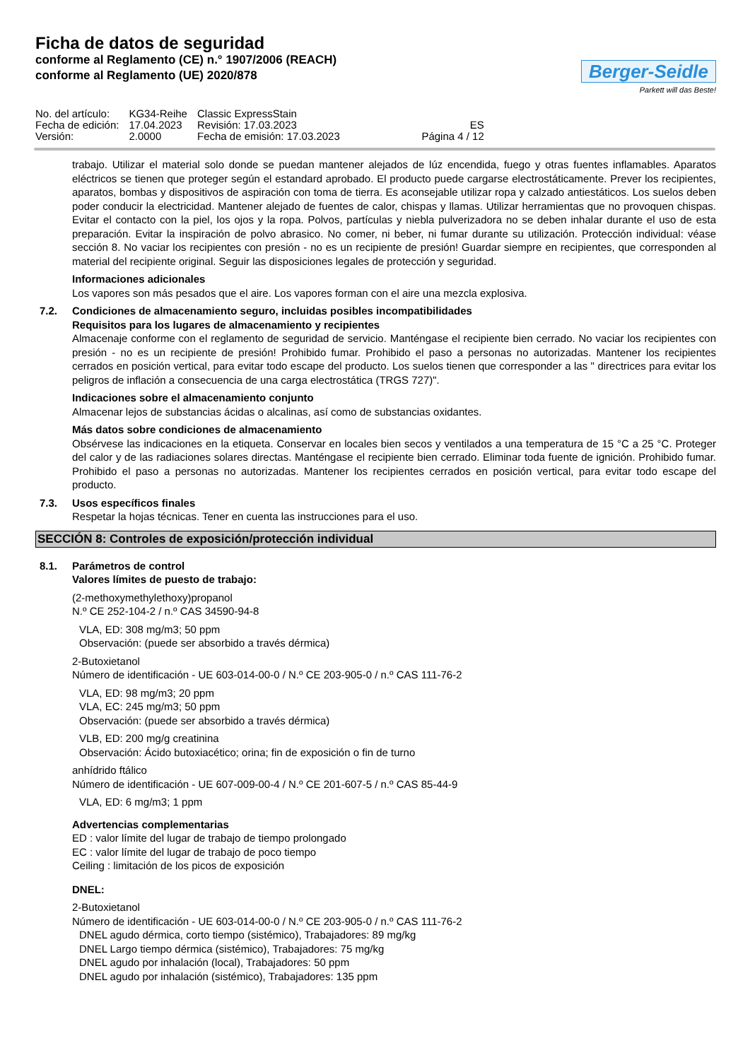Ficha de datos de seguridad
conforme al Reglamento (CE) n.° 1907/2006 (REACH)
conforme al Reglamento (UE) 2020/878
Berger-Seidle
Parkett will das Beste!
| No. del artículo: | KG34-Reihe | Classic ExpressStain | |
| Fecha de edición: | 17.04.2023 | Revisión: 17.03.2023 | ES |
| Versión: | 2.0000 | Fecha de emisión: 17.03.2023 | Página 4 / 12 |
trabajo. Utilizar el material solo donde se puedan mantener alejados de lúz encendida, fuego y otras fuentes inflamables. Aparatos eléctricos se tienen que proteger según el estandard aprobado. El producto puede cargarse electrostáticamente. Prever los recipientes, aparatos, bombas y dispositivos de aspiración con toma de tierra. Es aconsejable utilizar ropa y calzado antiestáticos. Los suelos deben poder conducir la electricidad. Mantener alejado de fuentes de calor, chispas y llamas. Utilizar herramientas que no provoquen chispas. Evitar el contacto con la piel, los ojos y la ropa. Polvos, partículas y niebla pulverizadora no se deben inhalar durante el uso de esta preparación. Evitar la inspiración de polvo abrasico. No comer, ni beber, ni fumar durante su utilización. Protección individual: véase sección 8. No vaciar los recipientes con presión - no es un recipiente de presión! Guardar siempre en recipientes, que corresponden al material del recipiente original. Seguir las disposiciones legales de protección y seguridad.
Informaciones adicionales
Los vapores son más pesados que el aire. Los vapores forman con el aire una mezcla explosiva.
7.2. Condiciones de almacenamiento seguro, incluidas posibles incompatibilidades
Requisitos para los lugares de almacenamiento y recipientes
Almacenaje conforme con el reglamento de seguridad de servicio. Manténgase el recipiente bien cerrado. No vaciar los recipientes con presión - no es un recipiente de presión! Prohibido fumar. Prohibido el paso a personas no autorizadas. Mantener los recipientes cerrados en posición vertical, para evitar todo escape del producto. Los suelos tienen que corresponder a las " directrices para evitar los peligros de inflación a consecuencia de una carga electrostática (TRGS 727)".
Indicaciones sobre el almacenamiento conjunto
Almacenar lejos de substancias ácidas o alcalinas, así como de substancias oxidantes.
Más datos sobre condiciones de almacenamiento
Obsérvese las indicaciones en la etiqueta. Conservar en locales bien secos y ventilados a una temperatura de 15 °C a 25 °C. Proteger del calor y de las radiaciones solares directas. Manténgase el recipiente bien cerrado. Eliminar toda fuente de ignición. Prohibido fumar. Prohibido el paso a personas no autorizadas. Mantener los recipientes cerrados en posición vertical, para evitar todo escape del producto.
7.3. Usos específicos finales
Respetar la hojas técnicas. Tener en cuenta las instrucciones para el uso.
SECCIÓN 8: Controles de exposición/protección individual
8.1. Parámetros de control
Valores límites de puesto de trabajo:
(2-methoxymethylethoxy)propanol
N.º CE 252-104-2 / n.º CAS 34590-94-8
VLA, ED: 308 mg/m3; 50 ppm
Observación: (puede ser absorbido a través dérmica)
2-Butoxietanol
Número de identificación - UE 603-014-00-0 / N.º CE 203-905-0 / n.º CAS 111-76-2
VLA, ED: 98 mg/m3; 20 ppm
VLA, EC: 245 mg/m3; 50 ppm
Observación: (puede ser absorbido a través dérmica)
VLB, ED: 200 mg/g creatinina
Observación: Ácido butoxiacético; orina; fin de exposición o fin de turno
anhídrido ftálico
Número de identificación - UE 607-009-00-4 / N.º CE 201-607-5 / n.º CAS 85-44-9
VLA, ED: 6 mg/m3; 1 ppm
Advertencias complementarias
ED : valor límite del lugar de trabajo de tiempo prolongado
EC : valor límite del lugar de trabajo de poco tiempo
Ceiling : limitación de los picos de exposición
DNEL:
2-Butoxietanol
Número de identificación - UE 603-014-00-0 / N.º CE 203-905-0 / n.º CAS 111-76-2
DNEL agudo dérmica, corto tiempo (sistémico), Trabajadores: 89 mg/kg
DNEL Largo tiempo dérmica (sistémico), Trabajadores: 75 mg/kg
DNEL agudo por inhalación (local), Trabajadores: 50 ppm
DNEL agudo por inhalación (sistémico), Trabajadores: 135 ppm